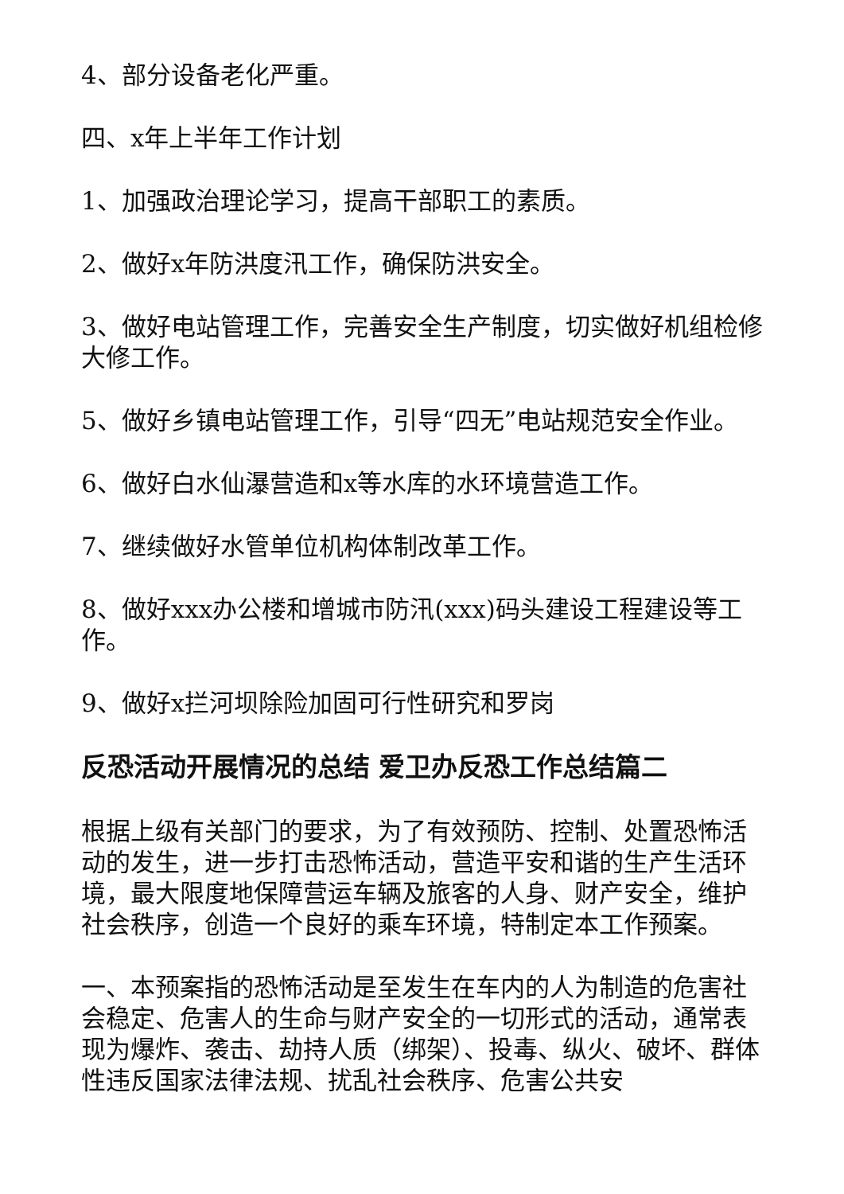4、部分设备老化严重。
四、x年上半年工作计划
1、加强政治理论学习，提高干部职工的素质。
2、做好x年防洪度汛工作，确保防洪安全。
3、做好电站管理工作，完善安全生产制度，切实做好机组检修大修工作。
5、做好乡镇电站管理工作，引导“四无”电站规范安全作业。
6、做好白水仙瀑营造和x等水库的水环境营造工作。
7、继续做好水管单位机构体制改革工作。
8、做好xxx办公楼和增城市防汛(xxx)码头建设工程建设等工作。
9、做好x拦河坝除险加固可行性研究和罗岗
反恐活动开展情况的总结 爱卫办反恐工作总结篇二
根据上级有关部门的要求，为了有效预防、控制、处置恐怖活动的发生，进一步打击恐怖活动，营造平安和谐的生产生活环境，最大限度地保障营运车辆及旅客的人身、财产安全，维护社会秩序，创造一个良好的乘车环境，特制定本工作预案。
一、本预案指的恐怖活动是至发生在车内的人为制造的危害社会稳定、危害人的生命与财产安全的一切形式的活动，通常表现为爆炸、袭击、劫持人质（绑架）、投毒、纵火、破坏、群体性违反国家法律法规、扰乱社会秩序、危害公共安